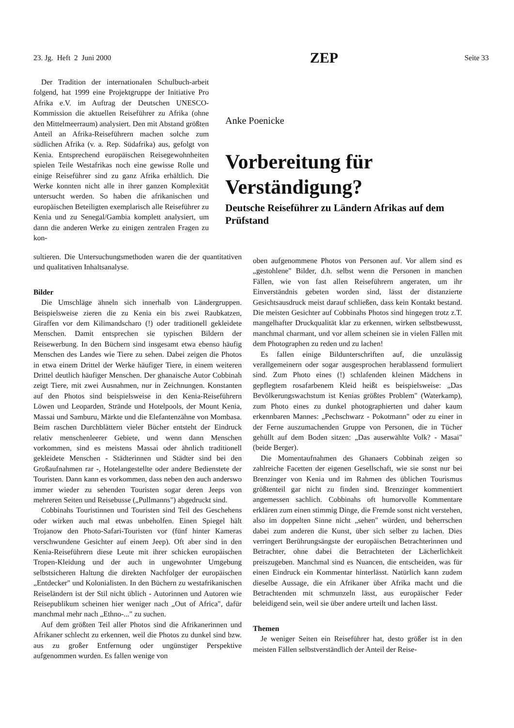23. Jg. Heft 2 Juni 2000 ZEP Seite 33
Der Tradition der internationalen Schulbuch-arbeit folgend, hat 1999 eine Projektgruppe der Initiative Pro Afrika e.V. im Auftrag der Deutschen UNESCO-Kommission die aktuellen Reiseführer zu Afrika (ohne den Mittelmeerraum) analysiert. Den mit Abstand größten Anteil an Afrika-Reiseführern machen solche zum südlichen Afrika (v. a. Rep. Südafrika) aus, gefolgt von Kenia. Entsprechend europäischen Reisegewohnheiten spielen Teile Westafrikas noch eine gewisse Rolle und einige Reiseführer sind zu ganz Afrika erhältlich. Die Werke konnten nicht alle in ihrer ganzen Komplexität untersucht werden. So haben die afrikanischen und europäischen Beteiligten exemplarisch alle Reiseführer zu Kenia und zu Senegal/Gambia komplett analysiert, um dann die anderen Werke zu einigen zentralen Fragen zu kon-
Anke Poenicke
Vorbereitung für Verständigung?
Deutsche Reiseführer zu Ländern Afrikas auf dem Prüfstand
sultieren. Die Untersuchungsmethoden waren die der quantitativen und qualitativen Inhaltsanalyse.
Bilder
Die Umschläge ähneln sich innerhalb von Ländergruppen. Beispielsweise zieren die zu Kenia ein bis zwei Raubkatzen, Giraffen vor dem Kilimandscharo (!) oder traditionell gekleidete Menschen. Damit entsprechen sie typischen Bildern der Reisewerbung. In den Büchern sind insgesamt etwa ebenso häufig Menschen des Landes wie Tiere zu sehen. Dabei zeigen die Photos in etwa einem Drittel der Werke häufiger Tiere, in einem weiteren Drittel deutlich häufiger Menschen. Der ghanaische Autor Cobbinah zeigt Tiere, mit zwei Ausnahmen, nur in Zeichnungen. Konstanten auf den Photos sind beispielsweise in den Kenia-Reiseführern Löwen und Leoparden, Strände und Hotelpools, der Mount Kenia, Massai und Samburu, Märkte und die Elefantenzähne von Mombasa. Beim raschen Durchblättern vieler Bücher entsteht der Eindruck relativ menschenleerer Gebiete, und wenn dann Menschen vorkommen, sind es meistens Massai oder ähnlich traditionell gekleidete Menschen - Städterinnen und Städter sind bei den Großaufnahmen rar -, Hotelangestellte oder andere Bedienstete der Touristen. Dann kann es vorkommen, dass neben den auch anderswo immer wieder zu sehenden Touristen sogar deren Jeeps von mehreren Seiten und Reisebusse („Pullmanns") abgedruckt sind.
Cobbinahs Touristinnen und Touristen sind Teil des Geschehens oder wirken auch mal etwas unbeholfen. Einen Spiegel hält Trojanow den Photo-Safari-Touristen vor (fünf hinter Kameras verschwundene Gesichter auf einem Jeep). Oft aber sind in den Kenia-Reiseführern diese Leute mit ihrer schicken europäischen Tropen-Kleidung und der auch in ungewohnter Umgebung selbstsicheren Haltung die direkten Nachfolger der europäischen „Entdecker" und Kolonialisten. In den Büchern zu westafrikanischen Reiseländern ist der Stil nicht üblich - Autorinnen und Autoren wie Reisepublikum scheinen hier weniger nach „Out of Africa", dafür manchmal mehr nach „Ethno-..." zu suchen.
Auf dem größten Teil aller Photos sind die Afrikanerinnen und Afrikaner schlecht zu erkennen, weil die Photos zu dunkel sind bzw. aus zu großer Entfernung oder ungünstiger Perspektive aufgenommen wurden. Es fallen wenige von
oben aufgenommene Photos von Personen auf. Vor allem sind es „gestohlene" Bilder, d.h. selbst wenn die Personen in manchen Fällen, wie von fast allen Reiseführern angeraten, um ihr Einverständnis gebeten worden sind, lässt der distanzierte Gesichtsausdruck meist darauf schließen, dass kein Kontakt bestand. Die meisten Gesichter auf Cobbinahs Photos sind hingegen trotz z.T. mangelhafter Druckqualität klar zu erkennen, wirken selbstbewusst, manchmal charmant, und vor allem scheinen sie in vielen Fällen mit dem Photographen zu reden und zu lachen!
Es fallen einige Bildunterschriften auf, die unzulässig verallgemeinern oder sogar ausgesprochen herablassend formuliert sind. Zum Photo eines (!) schlafenden kleinen Mädchens in gepflegtem rosafarbenem Kleid heißt es beispielsweise: „Das Bevölkerungswachstum ist Kenias größtes Problem" (Waterkamp), zum Photo eines zu dunkel photographierten und daher kaum erkennbaren Mannes: „Pechschwarz - Pokotmann" oder zu einer in der Ferne auszumachenden Gruppe von Personen, die in Tücher gehüllt auf dem Boden sitzen: „Das auserwählte Volk? - Masai" (beide Berger).
Die Momentaufnahmen des Ghanaers Cobbinah zeigen so zahlreiche Facetten der eigenen Gesellschaft, wie sie sonst nur bei Brenzinger von Kenia und im Rahmen des üblichen Tourismus größtenteil gar nicht zu finden sind. Brenzinger kommentiert angemessen sachlich. Cobbinahs oft humorvolle Kommentare erklären zum einen stimmig Dinge, die Fremde sonst nicht verstehen, also im doppelten Sinne nicht „sehen" würden, und beherrschen dabei zum anderen die Kunst, über sich selber zu lachen. Dies verringert Berührungsängste der europäischen Betrachterinnen und Betrachter, ohne dabei die Betrachteten der Lächerlichkeit preiszugeben. Manchmal sind es Nuancen, die entscheiden, was für einen Eindruck ein Kommentar hinterlässt. Natürlich kann zudem dieselbe Aussage, die ein Afrikaner über Afrika macht und die Betrachtenden mit schmunzeln lässt, aus europäischer Feder beleidigend sein, weil sie über andere urteilt und lachen lässt.
Themen
Je weniger Seiten ein Reiseführer hat, desto größer ist in den meisten Fällen selbstverständlich der Anteil der Reise-